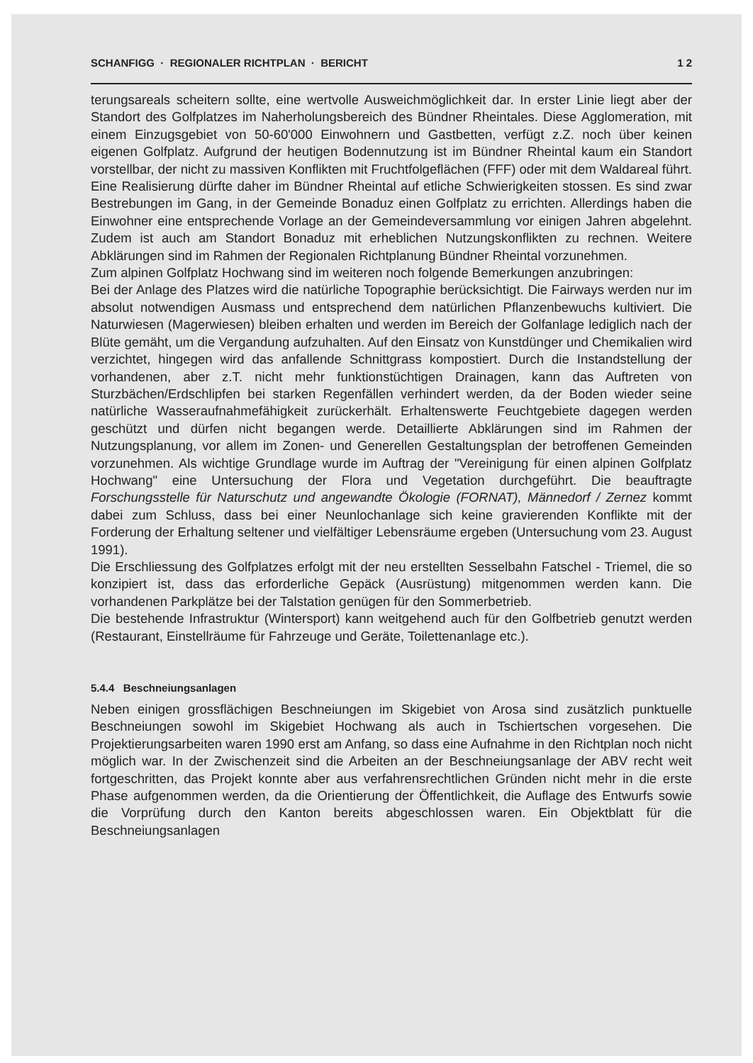SCHANFIGG · REGIONALER RICHTPLAN · BERICHT 1 2
terungsareals scheitern sollte, eine wertvolle Ausweichmöglichkeit dar. In erster Linie liegt aber der Standort des Golfplatzes im Naherholungsbereich des Bündner Rheintales. Diese Agglomeration, mit einem Einzugsgebiet von 50-60'000 Einwohnern und Gastbetten, verfügt z.Z. noch über keinen eigenen Golfplatz. Aufgrund der heutigen Bodennutzung ist im Bündner Rheintal kaum ein Standort vorstellbar, der nicht zu massiven Konflikten mit Fruchtfolgeflächen (FFF) oder mit dem Waldareal führt. Eine Realisierung dürfte daher im Bündner Rheintal auf etliche Schwierigkeiten stossen. Es sind zwar Bestrebungen im Gang, in der Gemeinde Bonaduz einen Golfplatz zu errichten. Allerdings haben die Einwohner eine entsprechende Vorlage an der Gemeindeversammlung vor einigen Jahren abgelehnt. Zudem ist auch am Standort Bonaduz mit erheblichen Nutzungskonflikten zu rechnen. Weitere Abklärungen sind im Rahmen der Regionalen Richtplanung Bündner Rheintal vorzunehmen.
Zum alpinen Golfplatz Hochwang sind im weiteren noch folgende Bemerkungen anzubringen:
Bei der Anlage des Platzes wird die natürliche Topographie berücksichtigt. Die Fairways werden nur im absolut notwendigen Ausmass und entsprechend dem natürlichen Pflanzenbewuchs kultiviert. Die Naturwiesen (Magerwiesen) bleiben erhalten und werden im Bereich der Golfanlage lediglich nach der Blüte gemäht, um die Vergandung aufzuhalten. Auf den Einsatz von Kunstdünger und Chemikalien wird verzichtet, hingegen wird das anfallende Schnittgrass kompostiert. Durch die Instandstellung der vorhandenen, aber z.T. nicht mehr funktionstüchtigen Drainagen, kann das Auftreten von Sturzbächen/Erdschlipfen bei starken Regenfällen verhindert werden, da der Boden wieder seine natürliche Wasseraufnahmefähigkeit zurückerhält. Erhaltenswerte Feuchtgebiete dagegen werden geschützt und dürfen nicht begangen werde. Detaillierte Abklärungen sind im Rahmen der Nutzungsplanung, vor allem im Zonen- und Generellen Gestaltungsplan der betroffenen Gemeinden vorzunehmen. Als wichtige Grundlage wurde im Auftrag der "Vereinigung für einen alpinen Golfplatz Hochwang" eine Untersuchung der Flora und Vegetation durchgeführt. Die beauftragte Forschungsstelle für Naturschutz und angewandte Ökologie (FORNAT), Männedorf / Zernez kommt dabei zum Schluss, dass bei einer Neunlochanlage sich keine gravierenden Konflikte mit der Forderung der Erhaltung seltener und vielfältiger Lebensräume ergeben (Untersuchung vom 23. August 1991).
Die Erschliessung des Golfplatzes erfolgt mit der neu erstellten Sesselbahn Fatschel - Triemel, die so konzipiert ist, dass das erforderliche Gepäck (Ausrüstung) mitgenommen werden kann. Die vorhandenen Parkplätze bei der Talstation genügen für den Sommerbetrieb.
Die bestehende Infrastruktur (Wintersport) kann weitgehend auch für den Golfbetrieb genutzt werden (Restaurant, Einstellräume für Fahrzeuge und Geräte, Toilettenanlage etc.).
5.4.4 Beschneiungsanlagen
Neben einigen grossflächigen Beschneiungen im Skigebiet von Arosa sind zusätzlich punktuelle Beschneiungen sowohl im Skigebiet Hochwang als auch in Tschiertschen vorgesehen. Die Projektierungsarbeiten waren 1990 erst am Anfang, so dass eine Aufnahme in den Richtplan noch nicht möglich war. In der Zwischenzeit sind die Arbeiten an der Beschneiungsanlage der ABV recht weit fortgeschritten, das Projekt konnte aber aus verfahrensrechtlichen Gründen nicht mehr in die erste Phase aufgenommen werden, da die Orientierung der Öffentlichkeit, die Auflage des Entwurfs sowie die Vorprüfung durch den Kanton bereits abgeschlossen waren. Ein Objektblatt für die Beschneiungsanlagen